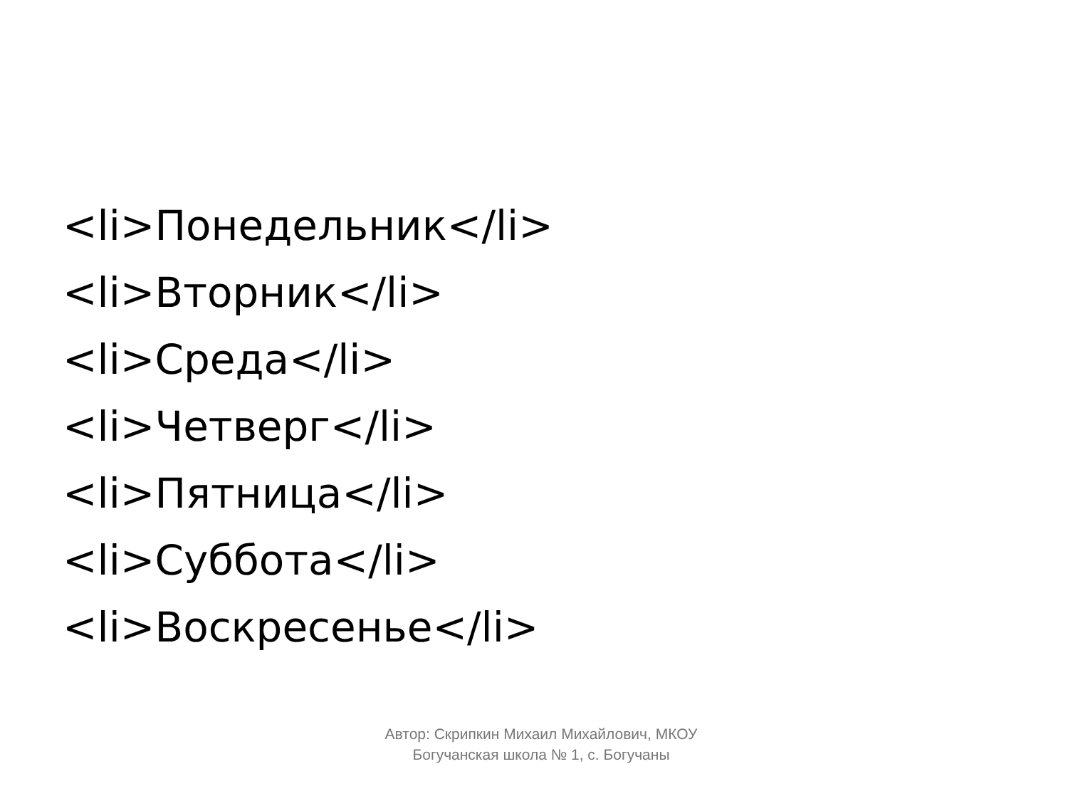<li>Понедельник</li>
<li>Вторник</li>
<li>Среда</li>
<li>Четверг</li>
<li>Пятница</li>
<li>Суббота</li>
<li>Воскресенье</li>
Автор: Скрипкин Михаил Михайлович, МКОУ Богучанская школа № 1, с. Богучаны